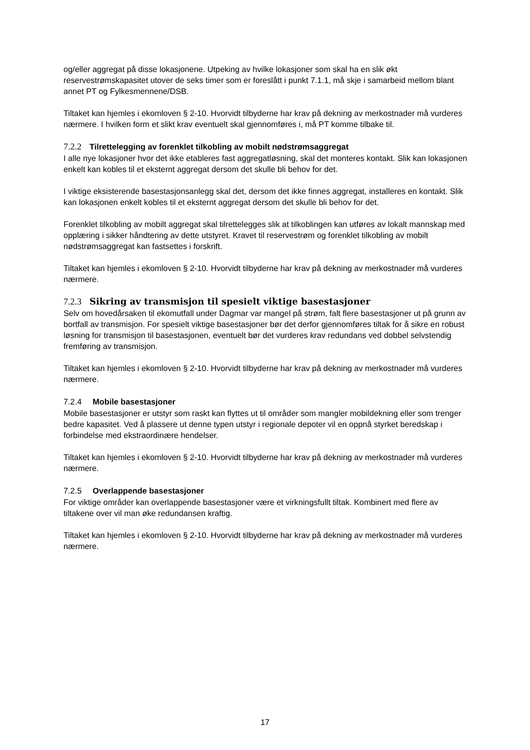og/eller aggregat på disse lokasjonene. Utpeking av hvilke lokasjoner som skal ha en slik økt reservestrømskapasitet utover de seks timer som er foreslått i punkt 7.1.1, må skje i samarbeid mellom blant annet PT og Fylkesmennene/DSB.
Tiltaket kan hjemles i ekomloven § 2-10. Hvorvidt tilbyderne har krav på dekning av merkostnader må vurderes nærmere. I hvilken form et slikt krav eventuelt skal gjennomføres i, må PT komme tilbake til.
7.2.2 Tilrettelegging av forenklet tilkobling av mobilt nødstrømsaggregat
I alle nye lokasjoner hvor det ikke etableres fast aggregatløsning, skal det monteres kontakt. Slik kan lokasjonen enkelt kan kobles til et eksternt aggregat dersom det skulle bli behov for det.
I viktige eksisterende basestasjonsanlegg skal det, dersom det ikke finnes aggregat, installeres en kontakt. Slik kan lokasjonen enkelt kobles til et eksternt aggregat dersom det skulle bli behov for det.
Forenklet tilkobling av mobilt aggregat skal tilrettelegges slik at tilkoblingen kan utføres av lokalt mannskap med opplæring i sikker håndtering av dette utstyret. Kravet til reservestrøm og forenklet tilkobling av mobilt nødstrømsaggregat kan fastsettes i forskrift.
Tiltaket kan hjemles i ekomloven § 2-10. Hvorvidt tilbyderne har krav på dekning av merkostnader må vurderes nærmere.
7.2.3 Sikring av transmisjon til spesielt viktige basestasjoner
Selv om hovedårsaken til ekomutfall under Dagmar var mangel på strøm, falt flere basestasjoner ut på grunn av bortfall av transmisjon. For spesielt viktige basestasjoner bør det derfor gjennomføres tiltak for å sikre en robust løsning for transmisjon til basestasjonen, eventuelt bør det vurderes krav redundans ved dobbel selvstendig fremføring av transmisjon.
Tiltaket kan hjemles i ekomloven § 2-10. Hvorvidt tilbyderne har krav på dekning av merkostnader må vurderes nærmere.
7.2.4 Mobile basestasjoner
Mobile basestasjoner er utstyr som raskt kan flyttes ut til områder som mangler mobildekning eller som trenger bedre kapasitet. Ved å plassere ut denne typen utstyr i regionale depoter vil en oppnå styrket beredskap i forbindelse med ekstraordinære hendelser.
Tiltaket kan hjemles i ekomloven § 2-10. Hvorvidt tilbyderne har krav på dekning av merkostnader må vurderes nærmere.
7.2.5 Overlappende basestasjoner
For viktige områder kan overlappende basestasjoner være et virkningsfullt tiltak. Kombinert med flere av tiltakene over vil man øke redundansen kraftig.
Tiltaket kan hjemles i ekomloven § 2-10. Hvorvidt tilbyderne har krav på dekning av merkostnader må vurderes nærmere.
17